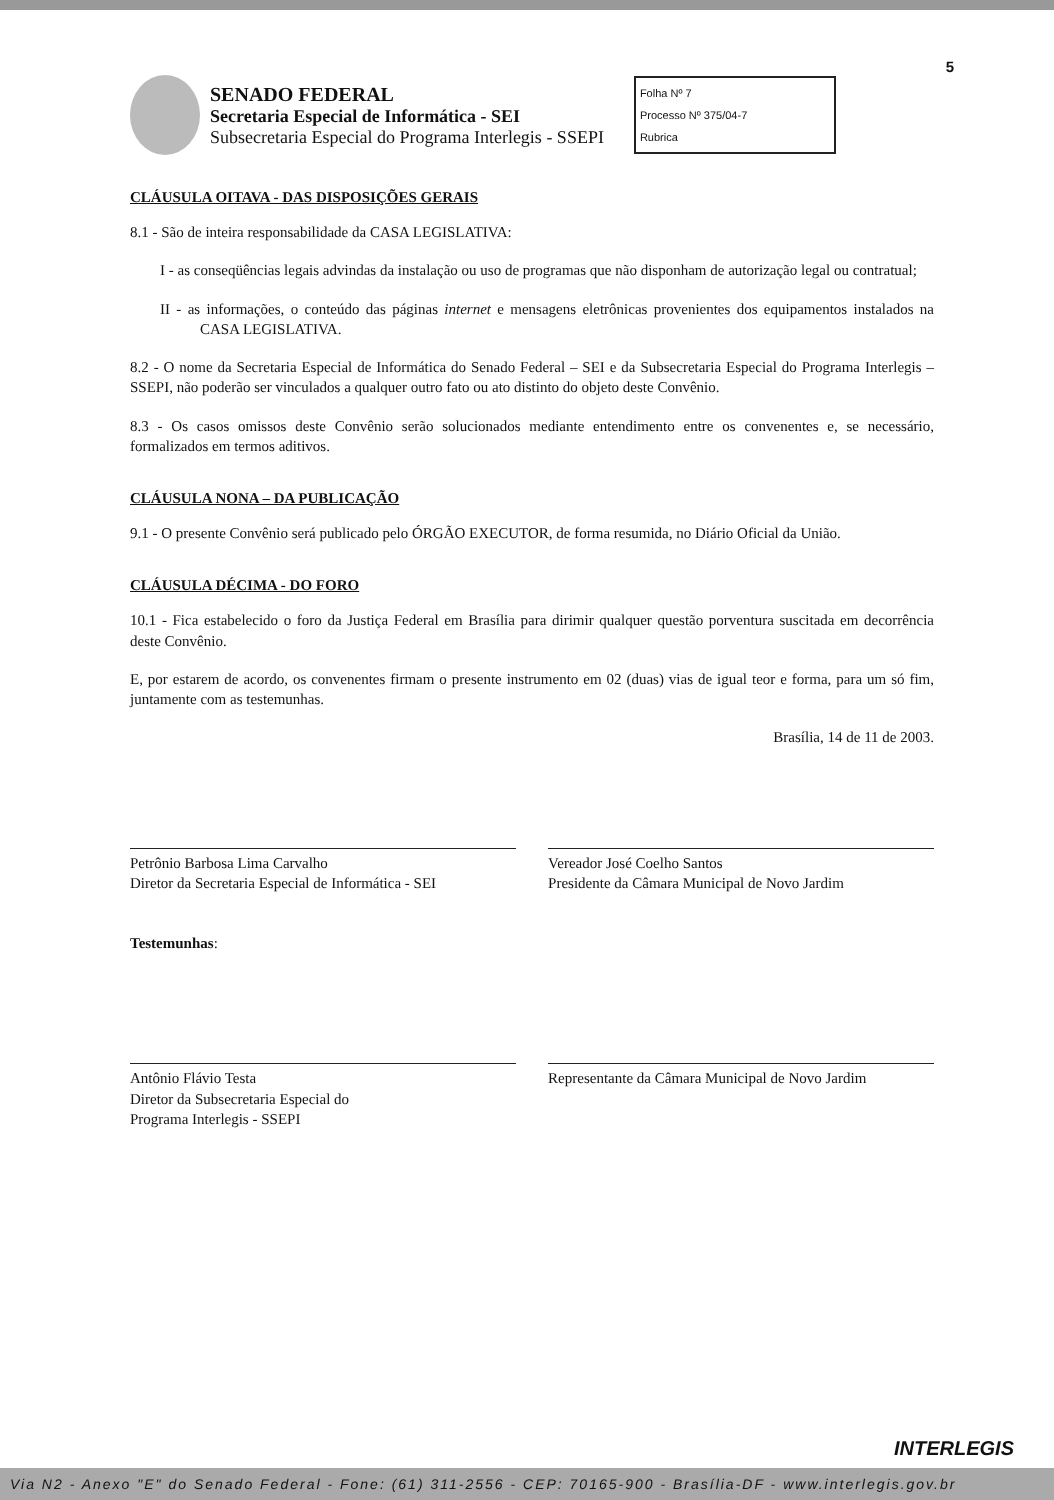5
SENADO FEDERAL
Secretaria Especial de Informática - SEI
Subsecretaria Especial do Programa Interlegis - SSEPI
Folha Nº 7
Processo Nº 375/04-7
Rubrica
CLÁUSULA OITAVA - DAS DISPOSIÇÕES GERAIS
8.1 - São de inteira responsabilidade da CASA LEGISLATIVA:
I - as conseqüências legais advindas da instalação ou uso de programas que não disponham de autorização legal ou contratual;
II - as informações, o conteúdo das páginas internet e mensagens eletrônicas provenientes dos equipamentos instalados na CASA LEGISLATIVA.
8.2 - O nome da Secretaria Especial de Informática do Senado Federal – SEI e da Subsecretaria Especial do Programa Interlegis – SSEPI, não poderão ser vinculados a qualquer outro fato ou ato distinto do objeto deste Convênio.
8.3 - Os casos omissos deste Convênio serão solucionados mediante entendimento entre os convenentes e, se necessário, formalizados em termos aditivos.
CLÁUSULA NONA – DA PUBLICAÇÃO
9.1 - O presente Convênio será publicado pelo ÓRGÃO EXECUTOR, de forma resumida, no Diário Oficial da União.
CLÁUSULA DÉCIMA - DO FORO
10.1 - Fica estabelecido o foro da Justiça Federal em Brasília para dirimir qualquer questão porventura suscitada em decorrência deste Convênio.
E, por estarem de acordo, os convenentes firmam o presente instrumento em 02 (duas) vias de igual teor e forma, para um só fim, juntamente com as testemunhas.
Brasília, 14 de 11 de 2003.
Petrônio Barbosa Lima Carvalho
Diretor da Secretaria Especial de Informática - SEI
Vereador José Coelho Santos
Presidente da Câmara Municipal de Novo Jardim
Testemunhas:
Antônio Flávio Testa
Diretor da Subsecretaria Especial do
Programa Interlegis - SSEPI
Representante da Câmara Municipal de Novo Jardim
INTERLEGIS
Via N2 - Anexo "E" do Senado Federal - Fone: (61) 311-2556 - CEP: 70165-900 - Brasília-DF - www.interlegis.gov.br